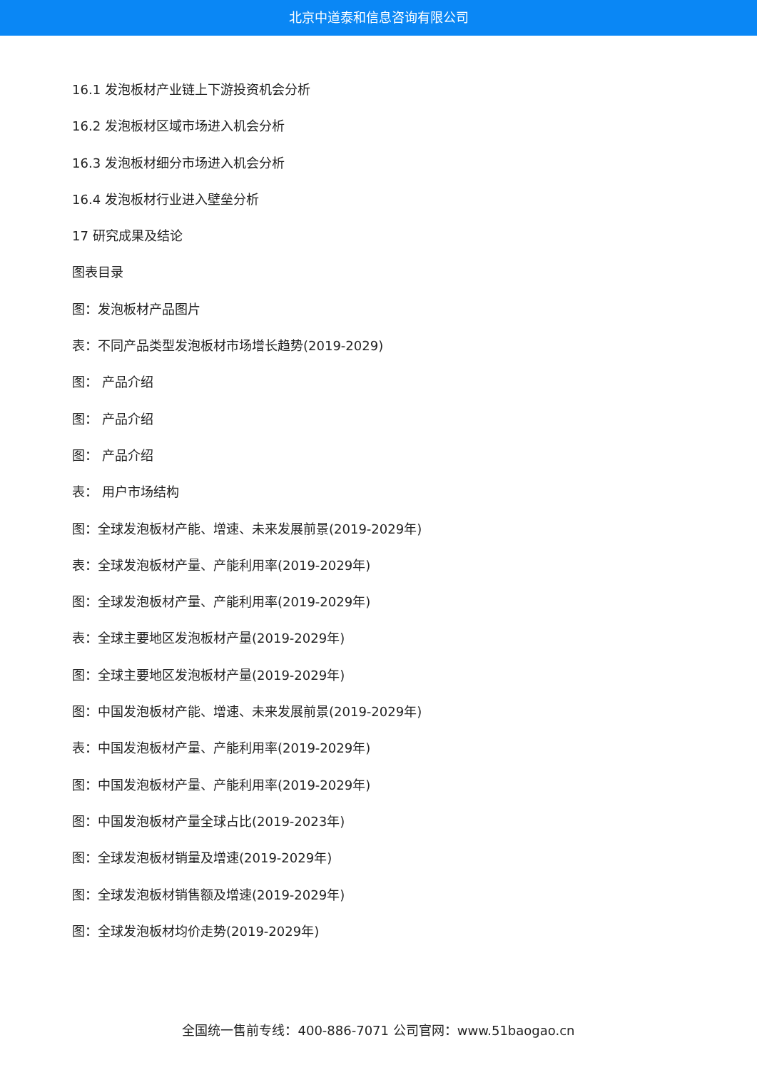北京中道泰和信息咨询有限公司
16.1 发泡板材产业链上下游投资机会分析
16.2 发泡板材区域市场进入机会分析
16.3 发泡板材细分市场进入机会分析
16.4 发泡板材行业进入壁垒分析
17 研究成果及结论
图表目录
图：发泡板材产品图片
表：不同产品类型发泡板材市场增长趋势(2019-2029)
图： 产品介绍
图： 产品介绍
图： 产品介绍
表： 用户市场结构
图：全球发泡板材产能、增速、未来发展前景(2019-2029年)
表：全球发泡板材产量、产能利用率(2019-2029年)
图：全球发泡板材产量、产能利用率(2019-2029年)
表：全球主要地区发泡板材产量(2019-2029年)
图：全球主要地区发泡板材产量(2019-2029年)
图：中国发泡板材产能、增速、未来发展前景(2019-2029年)
表：中国发泡板材产量、产能利用率(2019-2029年)
图：中国发泡板材产量、产能利用率(2019-2029年)
图：中国发泡板材产量全球占比(2019-2023年)
图：全球发泡板材销量及增速(2019-2029年)
图：全球发泡板材销售额及增速(2019-2029年)
图：全球发泡板材均价走势(2019-2029年)
全国统一售前专线：400-886-7071 公司官网：www.51baogao.cn